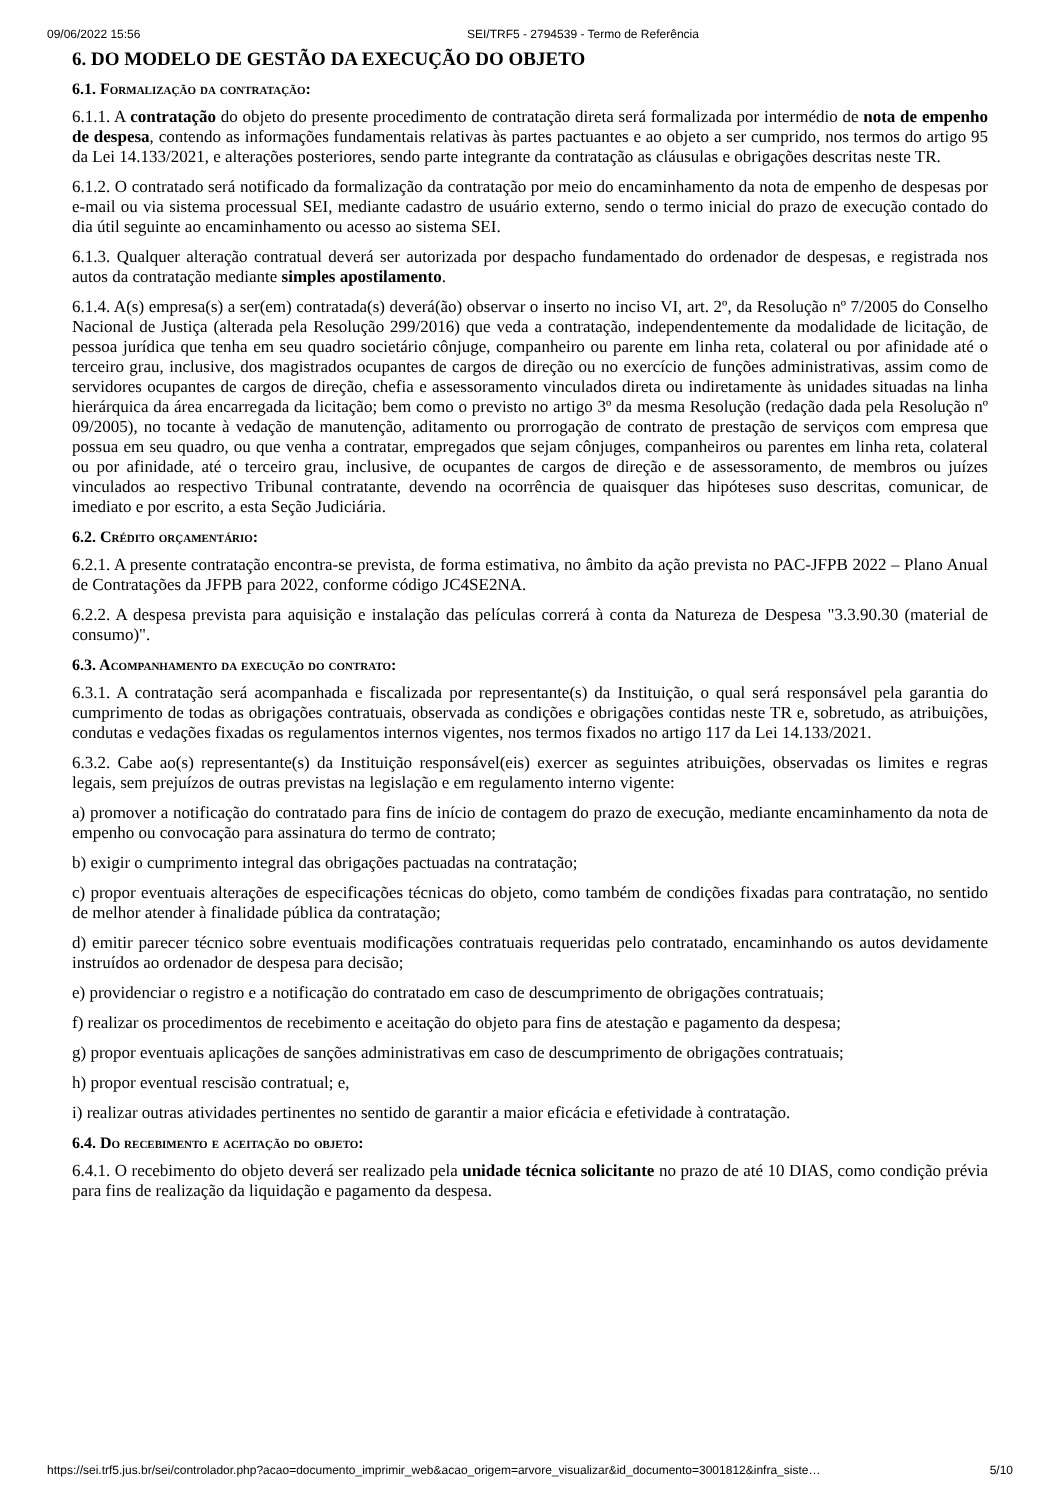09/06/2022 15:56 SEI/TRF5 - 2794539 - Termo de Referência
6. DO MODELO DE GESTÃO DA EXECUÇÃO DO OBJETO
6.1. Formalização da contratação:
6.1.1. A contratação do objeto do presente procedimento de contratação direta será formalizada por intermédio de nota de empenho de despesa, contendo as informações fundamentais relativas às partes pactuantes e ao objeto a ser cumprido, nos termos do artigo 95 da Lei 14.133/2021, e alterações posteriores, sendo parte integrante da contratação as cláusulas e obrigações descritas neste TR.
6.1.2. O contratado será notificado da formalização da contratação por meio do encaminhamento da nota de empenho de despesas por e-mail ou via sistema processual SEI, mediante cadastro de usuário externo, sendo o termo inicial do prazo de execução contado do dia útil seguinte ao encaminhamento ou acesso ao sistema SEI.
6.1.3. Qualquer alteração contratual deverá ser autorizada por despacho fundamentado do ordenador de despesas, e registrada nos autos da contratação mediante simples apostilamento.
6.1.4. A(s) empresa(s) a ser(em) contratada(s) deverá(ão) observar o inserto no inciso VI, art. 2º, da Resolução nº 7/2005 do Conselho Nacional de Justiça (alterada pela Resolução 299/2016) que veda a contratação, independentemente da modalidade de licitação, de pessoa jurídica que tenha em seu quadro societário cônjuge, companheiro ou parente em linha reta, colateral ou por afinidade até o terceiro grau, inclusive, dos magistrados ocupantes de cargos de direção ou no exercício de funções administrativas, assim como de servidores ocupantes de cargos de direção, chefia e assessoramento vinculados direta ou indiretamente às unidades situadas na linha hierárquica da área encarregada da licitação; bem como o previsto no artigo 3º da mesma Resolução (redação dada pela Resolução nº 09/2005), no tocante à vedação de manutenção, aditamento ou prorrogação de contrato de prestação de serviços com empresa que possua em seu quadro, ou que venha a contratar, empregados que sejam cônjuges, companheiros ou parentes em linha reta, colateral ou por afinidade, até o terceiro grau, inclusive, de ocupantes de cargos de direção e de assessoramento, de membros ou juízes vinculados ao respectivo Tribunal contratante, devendo na ocorrência de quaisquer das hipóteses suso descritas, comunicar, de imediato e por escrito, a esta Seção Judiciária.
6.2. Crédito orçamentário:
6.2.1. A presente contratação encontra-se prevista, de forma estimativa, no âmbito da ação prevista no PAC-JFPB 2022 – Plano Anual de Contratações da JFPB para 2022, conforme código JC4SE2NA.
6.2.2. A despesa prevista para aquisição e instalação das películas correrá à conta da Natureza de Despesa "3.3.90.30 (material de consumo)".
6.3. Acompanhamento da execução do contrato:
6.3.1. A contratação será acompanhada e fiscalizada por representante(s) da Instituição, o qual será responsável pela garantia do cumprimento de todas as obrigações contratuais, observada as condições e obrigações contidas neste TR e, sobretudo, as atribuições, condutas e vedações fixadas os regulamentos internos vigentes, nos termos fixados no artigo 117 da Lei 14.133/2021.
6.3.2. Cabe ao(s) representante(s) da Instituição responsável(eis) exercer as seguintes atribuições, observadas os limites e regras legais, sem prejuízos de outras previstas na legislação e em regulamento interno vigente:
a) promover a notificação do contratado para fins de início de contagem do prazo de execução, mediante encaminhamento da nota de empenho ou convocação para assinatura do termo de contrato;
b) exigir o cumprimento integral das obrigações pactuadas na contratação;
c) propor eventuais alterações de especificações técnicas do objeto, como também de condições fixadas para contratação, no sentido de melhor atender à finalidade pública da contratação;
d) emitir parecer técnico sobre eventuais modificações contratuais requeridas pelo contratado, encaminhando os autos devidamente instruídos ao ordenador de despesa para decisão;
e) providenciar o registro e a notificação do contratado em caso de descumprimento de obrigações contratuais;
f) realizar os procedimentos de recebimento e aceitação do objeto para fins de atestação e pagamento da despesa;
g) propor eventuais aplicações de sanções administrativas em caso de descumprimento de obrigações contratuais;
h) propor eventual rescisão contratual; e,
i) realizar outras atividades pertinentes no sentido de garantir a maior eficácia e efetividade à contratação.
6.4. Do recebimento e aceitação do objeto:
6.4.1. O recebimento do objeto deverá ser realizado pela unidade técnica solicitante no prazo de até 10 DIAS, como condição prévia para fins de realização da liquidação e pagamento da despesa.
https://sei.trf5.jus.br/sei/controlador.php?acao=documento_imprimir_web&acao_origem=arvore_visualizar&id_documento=3001812&infra_siste… 5/10